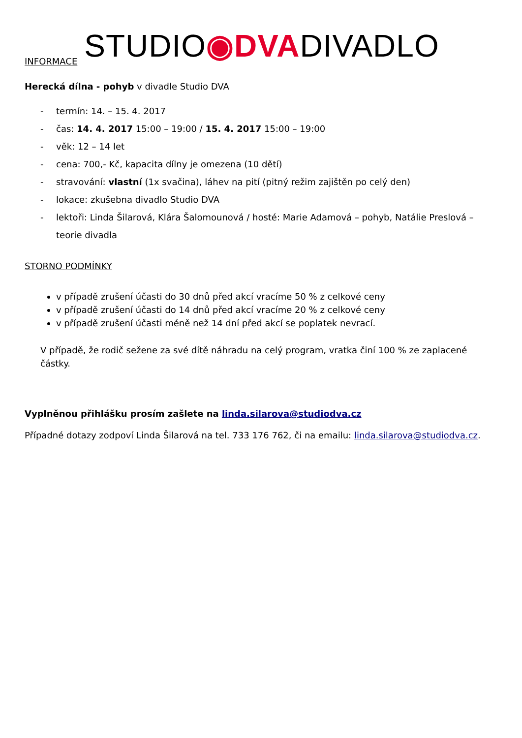INFORMACE STUDIO◉DVADIVADLO
Herecká dílna - pohyb v divadle Studio DVA
- termín: 14. – 15. 4. 2017
- čas: 14. 4. 2017 15:00 – 19:00 / 15. 4. 2017 15:00 – 19:00
- věk: 12 – 14 let
- cena: 700,- Kč, kapacita dílny je omezena (10 dětí)
- stravování: vlastní (1x svačina), láhev na pití (pitný režim zajištěn po celý den)
- lokace: zkušebna divadlo Studio DVA
- lektoři: Linda Šilarová, Klára Šalomounová / hosté: Marie Adamová – pohyb, Natálie Preslová – teorie divadla
STORNO PODMÍNKY
v případě zrušení účasti do 30 dnů před akcí vracíme 50 % z celkové ceny
v případě zrušení účasti do 14 dnů před akcí vracíme 20 % z celkové ceny
v případě zrušení účasti méně než 14 dní před akcí se poplatek nevrací.
V případě, že rodič sežene za své dítě náhradu na celý program, vratka činí 100 % ze zaplacené částky.
Vyplněnou přihlášku prosím zašlete na linda.silarova@studiodva.cz
Případné dotazy zodpoví Linda Šilarová na tel. 733 176 762, či na emailu: linda.silarova@studiodva.cz.